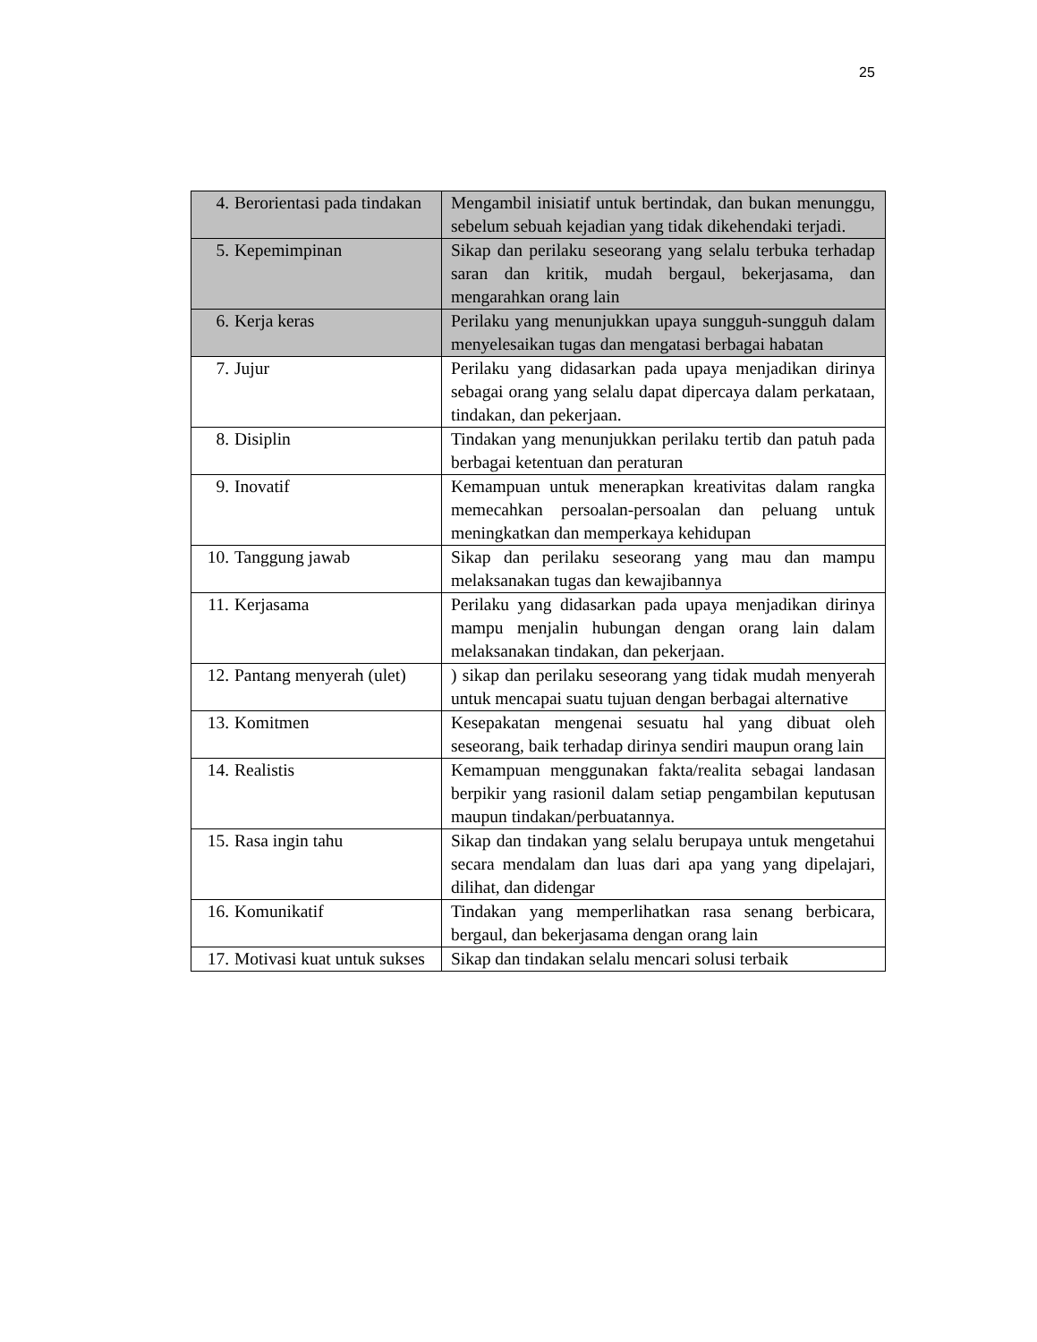25
| 4. Berorientasi pada tindakan | Mengambil inisiatif untuk bertindak, dan bukan menunggu, sebelum sebuah kejadian yang tidak dikehendaki terjadi. |
| 5. Kepemimpinan | Sikap dan perilaku seseorang yang selalu terbuka terhadap saran dan kritik, mudah bergaul, bekerjasama, dan mengarahkan orang lain |
| 6. Kerja keras | Perilaku yang menunjukkan upaya sungguh-sungguh dalam menyelesaikan tugas dan mengatasi berbagai habatan |
| 7. Jujur | Perilaku yang didasarkan pada upaya menjadikan dirinya sebagai orang yang selalu dapat dipercaya dalam perkataan, tindakan, dan pekerjaan. |
| 8. Disiplin | Tindakan yang menunjukkan perilaku tertib dan patuh pada berbagai ketentuan dan peraturan |
| 9. Inovatif | Kemampuan untuk menerapkan kreativitas dalam rangka memecahkan persoalan-persoalan dan peluang untuk meningkatkan dan memperkaya kehidupan |
| 10. Tanggung jawab | Sikap dan perilaku seseorang yang mau dan mampu melaksanakan tugas dan kewajibannya |
| 11. Kerjasama | Perilaku yang didasarkan pada upaya menjadikan dirinya mampu menjalin hubungan dengan orang lain dalam melaksanakan tindakan, dan pekerjaan. |
| 12. Pantang menyerah (ulet) | ) sikap dan perilaku seseorang yang tidak mudah menyerah untuk mencapai suatu tujuan dengan berbagai alternative |
| 13. Komitmen | Kesepakatan mengenai sesuatu hal yang dibuat oleh seseorang, baik terhadap dirinya sendiri maupun orang lain |
| 14. Realistis | Kemampuan menggunakan fakta/realita sebagai landasan berpikir yang rasionil dalam setiap pengambilan keputusan maupun tindakan/perbuatannya. |
| 15. Rasa ingin tahu | Sikap dan tindakan yang selalu berupaya untuk mengetahui secara mendalam dan luas dari apa yang yang dipelajari, dilihat, dan didengar |
| 16. Komunikatif | Tindakan yang memperlihatkan rasa senang berbicara, bergaul, dan bekerjasama dengan orang lain |
| 17. Motivasi kuat untuk sukses | Sikap dan tindakan selalu mencari solusi terbaik |